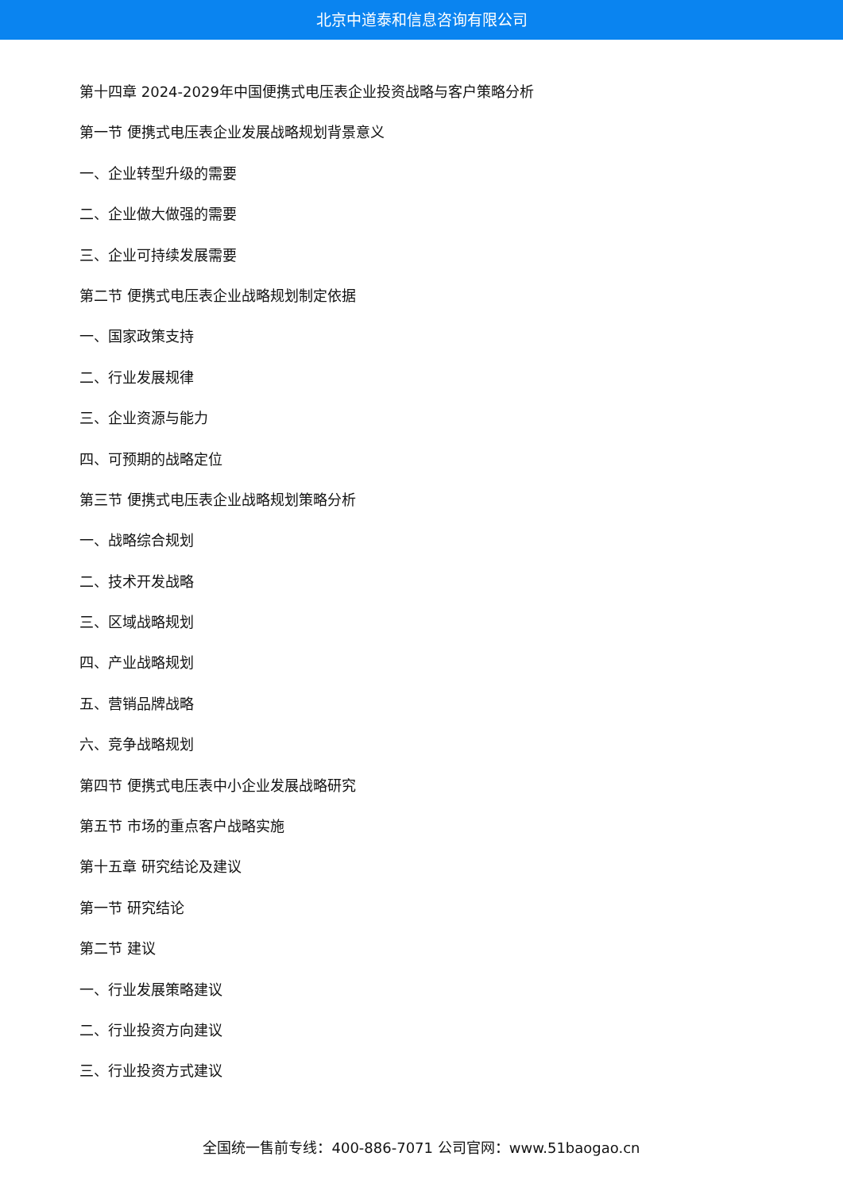北京中道泰和信息咨询有限公司
第十四章 2024-2029年中国便携式电压表企业投资战略与客户策略分析
第一节 便携式电压表企业发展战略规划背景意义
一、企业转型升级的需要
二、企业做大做强的需要
三、企业可持续发展需要
第二节 便携式电压表企业战略规划制定依据
一、国家政策支持
二、行业发展规律
三、企业资源与能力
四、可预期的战略定位
第三节 便携式电压表企业战略规划策略分析
一、战略综合规划
二、技术开发战略
三、区域战略规划
四、产业战略规划
五、营销品牌战略
六、竞争战略规划
第四节 便携式电压表中小企业发展战略研究
第五节 市场的重点客户战略实施
第十五章 研究结论及建议
第一节 研究结论
第二节 建议
一、行业发展策略建议
二、行业投资方向建议
三、行业投资方式建议
全国统一售前专线：400-886-7071 公司官网：www.51baogao.cn